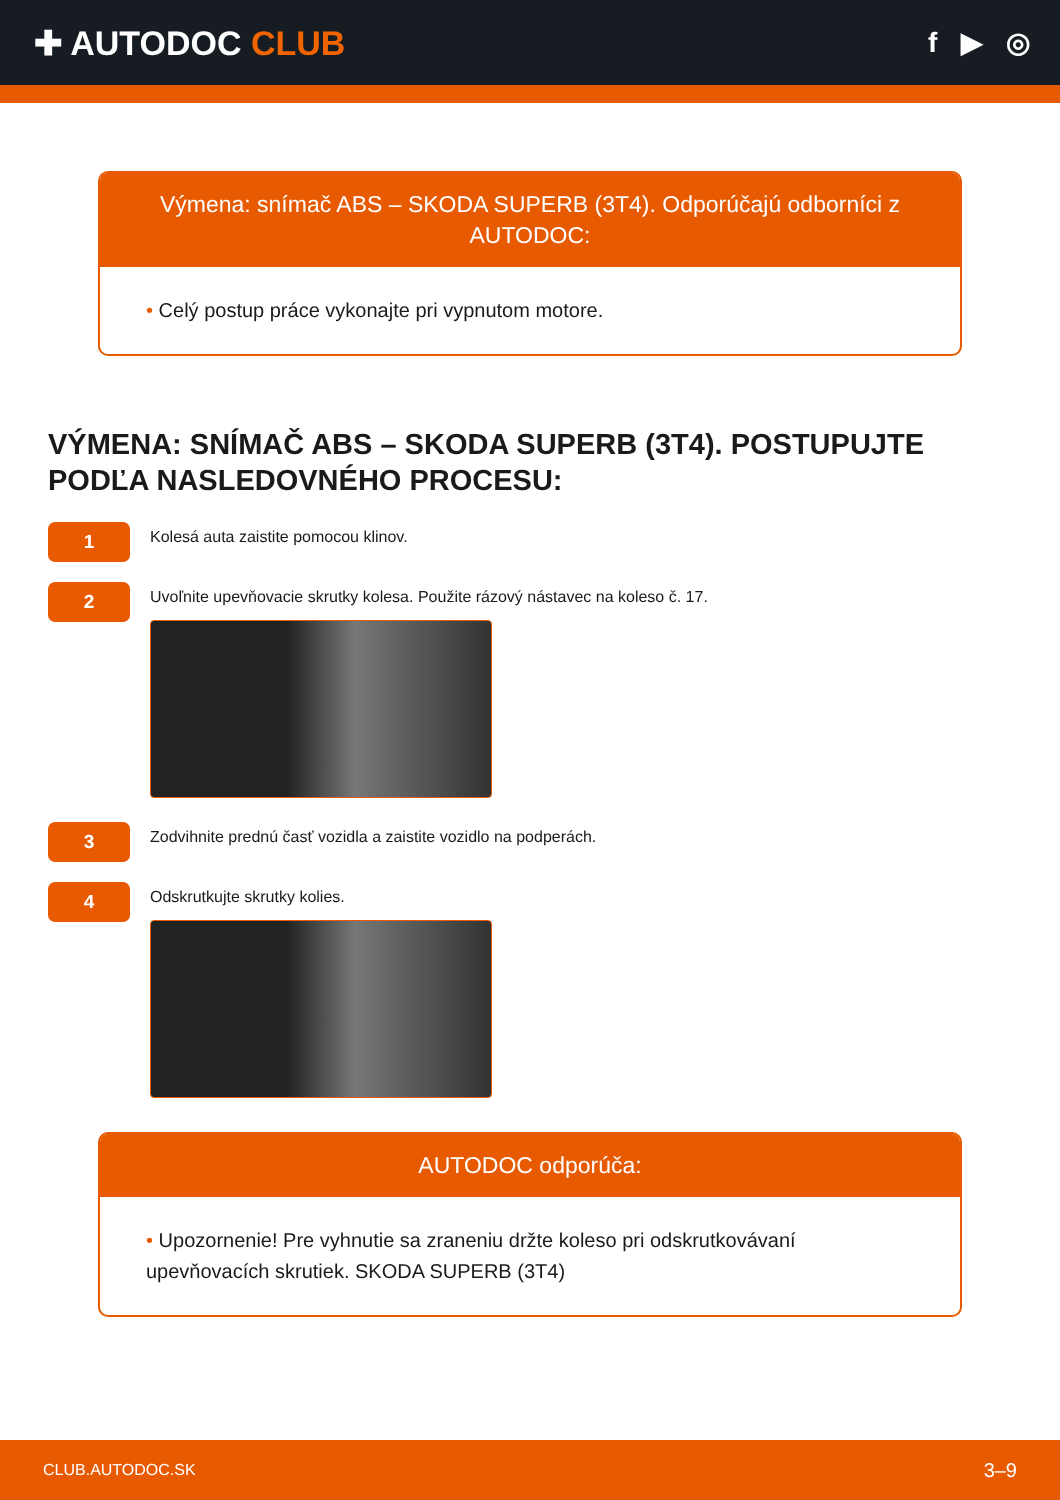✚ AUTODOC CLUB
f ▶ ◎
Výmena: snímač ABS – SKODA SUPERB (3T4). Odporúčajú odborníci z AUTODOC:
• Celý postup práce vykonajte pri vypnutom motore.
VÝMENA: SNÍMAČ ABS – SKODA SUPERB (3T4). POSTUPUJTE PODĽA NASLEDOVNÉHO PROCESU:
1
Kolesá auta zaistite pomocou klinov.
2
Uvoľnite upevňovacie skrutky kolesa. Použite rázový nástavec na koleso č. 17.
3
Zodvihnite prednú časť vozidla a zaistite vozidlo na podperách.
4
Odskrutkujte skrutky kolies.
AUTODOC odporúča:
• Upozornenie! Pre vyhnutie sa zraneniu držte koleso pri odskrutkovávaní upevňovacích skrutiek. SKODA SUPERB (3T4)
CLUB.AUTODOC.SK 3–9